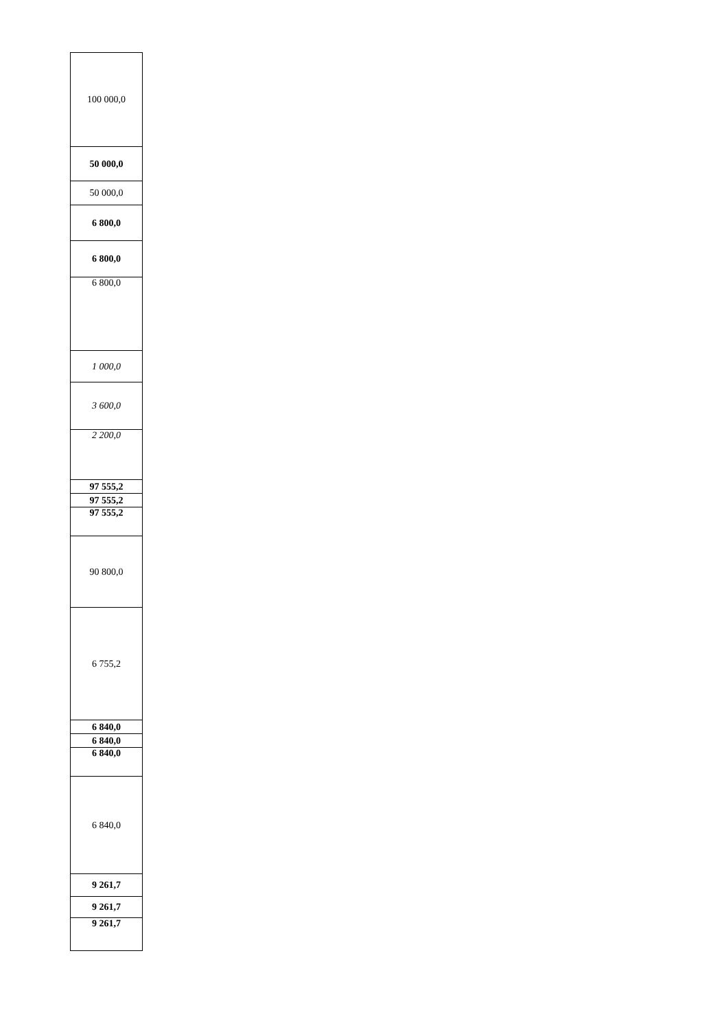| 100 000,0 |
| 50 000,0 |
| 50 000,0 |
| 6 800,0 |
| 6 800,0 |
| 6 800,0 |
| 1 000,0 |
| 3 600,0 |
| 2 200,0 |
| 97 555,2 |
| 97 555,2 |
| 97 555,2 |
| 90 800,0 |
| 6 755,2 |
| 6 840,0 |
| 6 840,0 |
| 6 840,0 |
| 6 840,0 |
| 9 261,7 |
| 9 261,7 |
| 9 261,7 |